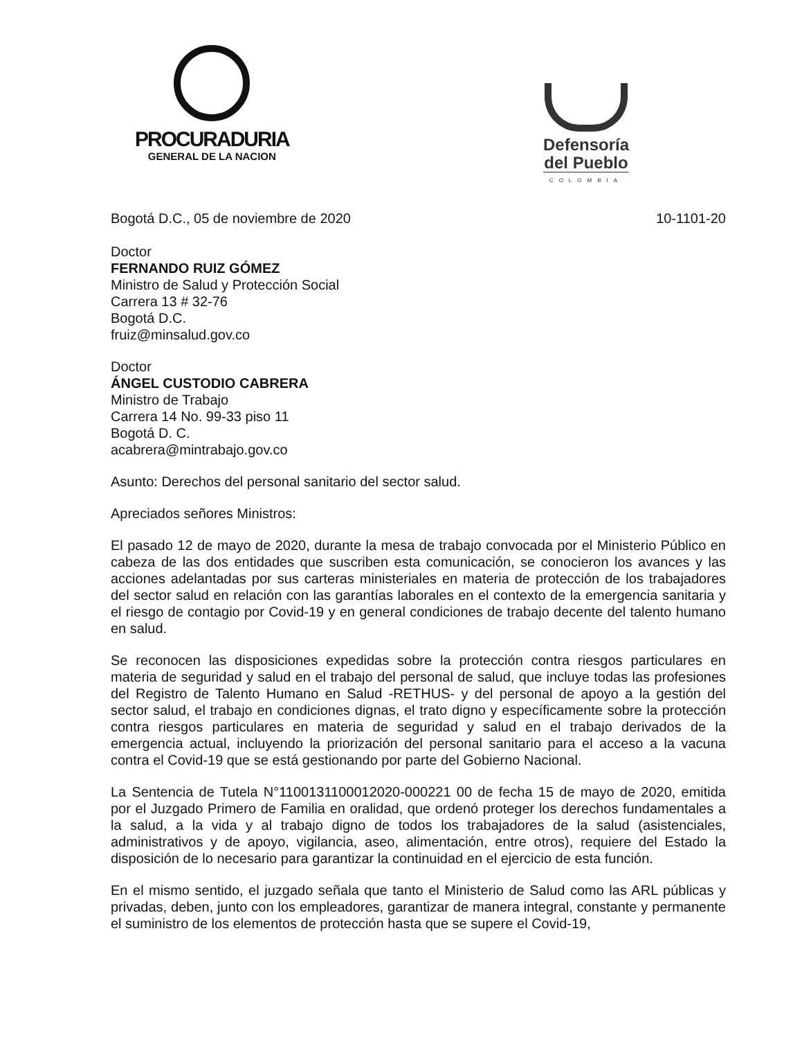PROCURADURIA
GENERAL DE LA NACION
Defensoría
del Pueblo
COLOMBIA
Bogotá D.C., 05 de noviembre de 2020 10-1101-20
Doctor
FERNANDO RUIZ GÓMEZ
Ministro de Salud y Protección Social
Carrera 13 # 32-76
Bogotá D.C.
fruiz@minsalud.gov.co
Doctor
ÁNGEL CUSTODIO CABRERA
Ministro de Trabajo
Carrera 14 No. 99-33 piso 11
Bogotá D. C.
acabrera@mintrabajo.gov.co
Asunto: Derechos del personal sanitario del sector salud.
Apreciados señores Ministros:
El pasado 12 de mayo de 2020, durante la mesa de trabajo convocada por el Ministerio Público en cabeza de las dos entidades que suscriben esta comunicación, se conocieron los avances y las acciones adelantadas por sus carteras ministeriales en materia de protección de los trabajadores del sector salud en relación con las garantías laborales en el contexto de la emergencia sanitaria y el riesgo de contagio por Covid-19 y en general condiciones de trabajo decente del talento humano en salud.
Se reconocen las disposiciones expedidas sobre la protección contra riesgos particulares en materia de seguridad y salud en el trabajo del personal de salud, que incluye todas las profesiones del Registro de Talento Humano en Salud -RETHUS- y del personal de apoyo a la gestión del sector salud, el trabajo en condiciones dignas, el trato digno y específicamente sobre la protección contra riesgos particulares en materia de seguridad y salud en el trabajo derivados de la emergencia actual, incluyendo la priorización del personal sanitario para el acceso a la vacuna contra el Covid-19 que se está gestionando por parte del Gobierno Nacional.
La Sentencia de Tutela N°1100131100012020-000221 00 de fecha 15 de mayo de 2020, emitida por el Juzgado Primero de Familia en oralidad, que ordenó proteger los derechos fundamentales a la salud, a la vida y al trabajo digno de todos los trabajadores de la salud (asistenciales, administrativos y de apoyo, vigilancia, aseo, alimentación, entre otros), requiere del Estado la disposición de lo necesario para garantizar la continuidad en el ejercicio de esta función.
En el mismo sentido, el juzgado señala que tanto el Ministerio de Salud como las ARL públicas y privadas, deben, junto con los empleadores, garantizar de manera integral, constante y permanente el suministro de los elementos de protección hasta que se supere el Covid-19,